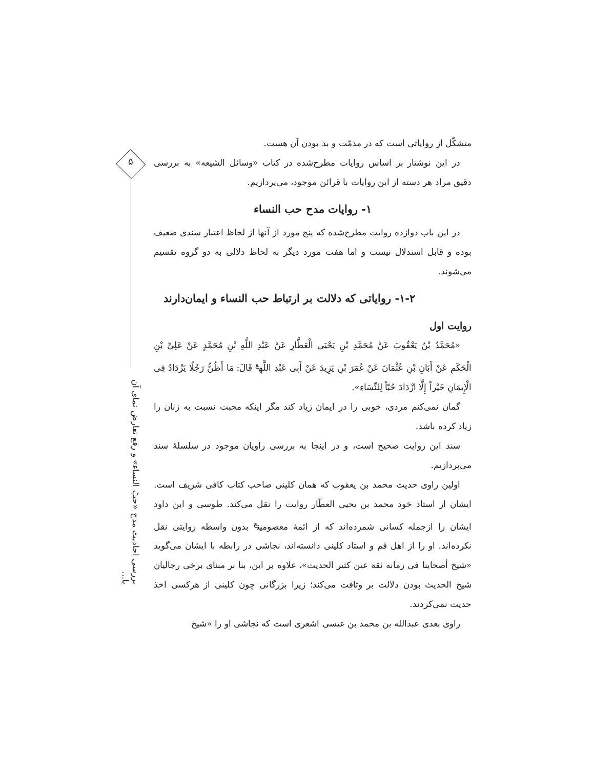۵
بررسی احادیث مدح «حبّ النساء» و رفع تعارض نمای آن با...
متشکّل از روایاتی است که در مذمّت و بد بودن آن هست.
در این نوشتار بر اساس روایات مطرح‌شده در کتاب «وسائل الشیعه» به بررسی دقیق مراد هر دسته از این روایات با قرائن موجود، می‌پردازیم.
۱- روایات مدح حب النساء
در این باب دوازده روایت مطرح‌شده که پنج مورد از آنها از لحاظ اعتبار سندی ضعیف بوده و قابل استدلال نیست و اما هفت مورد دیگر به لحاظ دلالی به دو گروه تقسیم می‌شوند.
۱-۲- روایاتی که دلالت بر ارتباط حب النساء و ایمان‌دارند
روایت اول
«مُحَمَّدُ بْنُ یَعْقُوبَ عَنْ مُحَمَّدِ بْنِ یَحْیَی الْعَطَّارِ عَنْ عَبْدِ اللَّهِ بْنِ مُحَمَّدٍ عَنْ عَلِیِّ بْنِ الْحَکَمِ عَنْ أَبَانِ بْنِ عُثْمَانَ عَنْ عُمَرَ بْنِ یَزِیدَ عَنْ أَبِی عَبْدِ اللَّهِ<sup>ع</sup> قَالَ: مَا أَظُنُّ رَجُلًا یَزْدَادُ فِی الْإِیمَانِ خَیْراً إِلَّا ازْدَادَ حُبّاً لِلنِّسَاءِ».
گمان نمی‌کنم مردی، خوبی را در ایمان زیاد کند مگر اینکه محبت نسبت به زنان را زیاد کرده باشد.
سند این روایت صحیح است، و در اینجا به بررسی راویان موجود در سلسلهٔ سند می‌پردازیم.
اولین راوی حدیث محمد بن یعقوب که همان کلینی صاحب کتاب کافی شریف است. ایشان از استاد خود محمد بن یحیی العطّار روایت را نقل می‌کند. طوسی و ابن داود ایشان را ازجمله کسانی شمرده‌اند که از ائمهٔ معصومین<sup>ع</sup> بدون واسطه روایتی نقل نکرده‌اند. او را از اهل قم و استاد کلینی دانسته‌اند، نجاشی در رابطه با ایشان می‌گوید «شیخ أصحابنا فی زمانه ثقة عین کثیر الحدیث»، علاوه بر این، بنا بر مبنای برخی رجالیان شیخ الحدیث بودن دلالت بر وثاقت می‌کند؛ زیرا بزرگانی چون کلینی از هرکسی اخذ حدیث نمی‌کردند.
راوی بعدی عبدالله بن محمد بن عیسی اشعری است که نجاشی او را «شیخ